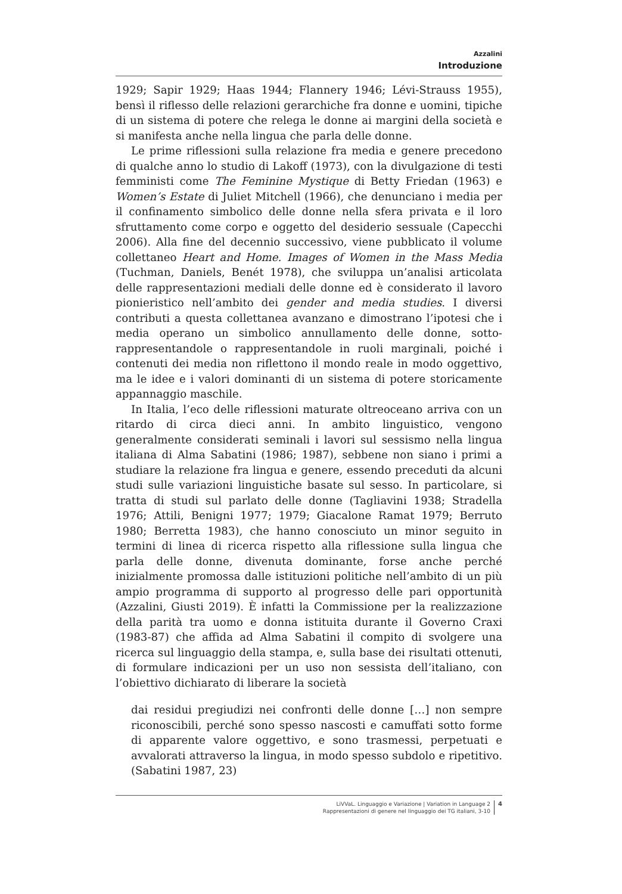Azzalini
Introduzione
1929; Sapir 1929; Haas 1944; Flannery 1946; Lévi-Strauss 1955), bensì il riflesso delle relazioni gerarchiche fra donne e uomini, tipiche di un sistema di potere che relega le donne ai margini della società e si manifesta anche nella lingua che parla delle donne.
Le prime riflessioni sulla relazione fra media e genere precedono di qualche anno lo studio di Lakoff (1973), con la divulgazione di testi femministi come The Feminine Mystique di Betty Friedan (1963) e Women’s Estate di Juliet Mitchell (1966), che denunciano i media per il confinamento simbolico delle donne nella sfera privata e il loro sfruttamento come corpo e oggetto del desiderio sessuale (Capecchi 2006). Alla fine del decennio successivo, viene pubblicato il volume collettaneo Heart and Home. Images of Women in the Mass Media (Tuchman, Daniels, Benét 1978), che sviluppa un’analisi articolata delle rappresentazioni mediali delle donne ed è considerato il lavoro pionieristico nell’ambito dei gender and media studies. I diversi contributi a questa collettanea avanzano e dimostrano l’ipotesi che i media operano un simbolico annullamento delle donne, sotto-rappresentandole o rappresentandole in ruoli marginali, poiché i contenuti dei media non riflettono il mondo reale in modo oggettivo, ma le idee e i valori dominanti di un sistema di potere storicamente appannaggio maschile.
In Italia, l’eco delle riflessioni maturate oltreoceano arriva con un ritardo di circa dieci anni. In ambito linguistico, vengono generalmente considerati seminali i lavori sul sessismo nella lingua italiana di Alma Sabatini (1986; 1987), sebbene non siano i primi a studiare la relazione fra lingua e genere, essendo preceduti da alcuni studi sulle variazioni linguistiche basate sul sesso. In particolare, si tratta di studi sul parlato delle donne (Tagliavini 1938; Stradella 1976; Attili, Benigni 1977; 1979; Giacalone Ramat 1979; Berruto 1980; Berretta 1983), che hanno conosciuto un minor seguito in termini di linea di ricerca rispetto alla riflessione sulla lingua che parla delle donne, divenuta dominante, forse anche perché inizialmente promossa dalle istituzioni politiche nell’ambito di un più ampio programma di supporto al progresso delle pari opportunità (Azzalini, Giusti 2019). È infatti la Commissione per la realizzazione della parità tra uomo e donna istituita durante il Governo Craxi (1983-87) che affida ad Alma Sabatini il compito di svolgere una ricerca sul linguaggio della stampa, e, sulla base dei risultati ottenuti, di formulare indicazioni per un uso non sessista dell’italiano, con l’obiettivo dichiarato di liberare la società
dai residui pregiudizi nei confronti delle donne […] non sempre riconoscibili, perché sono spesso nascosti e camuffati sotto forme di apparente valore oggettivo, e sono trasmessi, perpetuati e avvalorati attraverso la lingua, in modo spesso subdolo e ripetitivo. (Sabatini 1987, 23)
LiVVaL. Linguaggio e Variazione | Variation in Language 2
Rappresentazioni di genere nel linguaggio dei TG italiani, 3-10
4